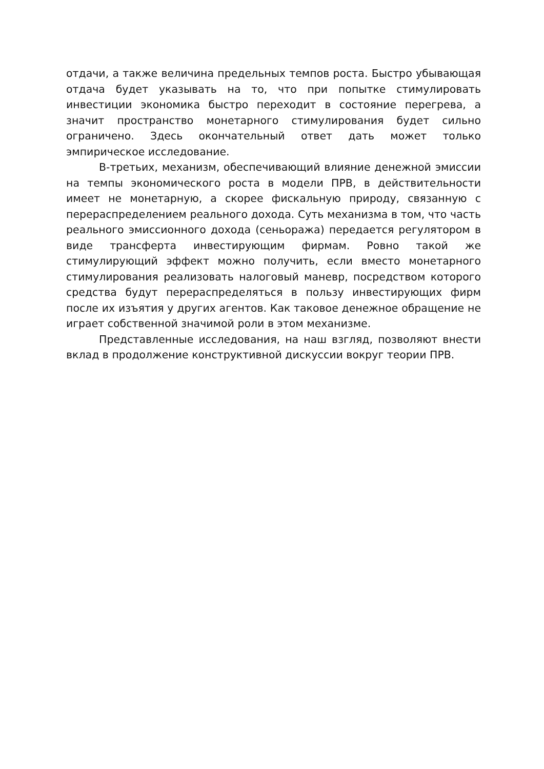отдачи, а также величина предельных темпов роста. Быстро убывающая отдача будет указывать на то, что при попытке стимулировать инвестиции экономика быстро переходит в состояние перегрева, а значит пространство монетарного стимулирования будет сильно ограничено. Здесь окончательный ответ дать может только эмпирическое исследование.
В-третьих, механизм, обеспечивающий влияние денежной эмиссии на темпы экономического роста в модели ПРВ, в действительности имеет не монетарную, а скорее фискальную природу, связанную с перераспределением реального дохода. Суть механизма в том, что часть реального эмиссионного дохода (сеньоража) передается регулятором в виде трансферта инвестирующим фирмам. Ровно такой же стимулирующий эффект можно получить, если вместо монетарного стимулирования реализовать налоговый маневр, посредством которого средства будут перераспределяться в пользу инвестирующих фирм после их изъятия у других агентов. Как таковое денежное обращение не играет собственной значимой роли в этом механизме.
Представленные исследования, на наш взгляд, позволяют внести вклад в продолжение конструктивной дискуссии вокруг теории ПРВ.